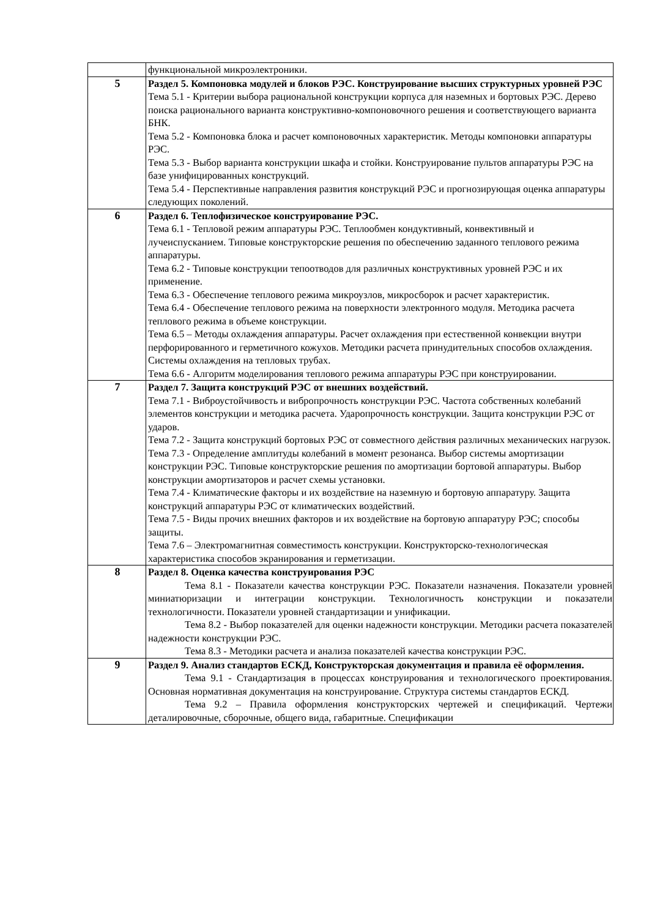| | функциональной микроэлектроники. |
| 5 | Раздел 5. Компоновка модулей и блоков РЭС. Конструирование высших структурных уровней РЭС Тема 5.1 - Критерии выбора рациональной конструкции корпуса для наземных и бортовых РЭС. Дерево поиска рационального варианта конструктивно-компоновочного решения и соответствующего варианта БНК. Тема 5.2 - Компоновка блока и расчет компоновочных характеристик. Методы компоновки аппаратуры РЭС. Тема 5.3 - Выбор варианта конструкции шкафа и стойки. Конструирование пультов аппаратуры РЭС на базе унифицированных конструкций. Тема 5.4 - Перспективные направления развития конструкций РЭС и прогнозирующая оценка аппаратуры следующих поколений. |
| 6 | Раздел 6. Теплофизическое конструирование РЭС. Тема 6.1 - Тепловой режим аппаратуры РЭС. Теплообмен кондуктивный, конвективный и лучеиспусканием. Типовые конструкторские решения по обеспечению заданного теплового режима аппаратуры. Тема 6.2 - Типовые конструкции тепоотводов для различных конструктивных уровней РЭС и их применение. Тема 6.3 - Обеспечение теплового режима микроузлов, микросборок и расчет характеристик. Тема 6.4 - Обеспечение теплового режима на поверхности электронного модуля. Методика расчета теплового режима в объеме конструкции. Тема 6.5 – Методы охлаждения аппаратуры. Расчет охлаждения при естественной конвекции внутри перфорированного и герметичного кожухов. Методики расчета принудительных способов охлаждения. Системы охлаждения на тепловых трубах. Тема 6.6 - Алгоритм моделирования теплового режима аппаратуры РЭС при конструировании. |
| 7 | Раздел 7. Защита конструкций РЭС от внешних воздействий. Тема 7.1 - Виброустойчивость и вибропрочность конструкции РЭС. Частота собственных колебаний элементов конструкции и методика расчета. Ударопрочность конструкции. Защита конструкции РЭС от ударов. Тема 7.2 - Защита конструкций бортовых РЭС от совместного действия различных механических нагрузок. Тема 7.3 - Определение амплитуды колебаний в момент резонанса. Выбор системы амортизации конструкции РЭС. Типовые конструкторские решения по амортизации бортовой аппаратуры. Выбор конструкции амортизаторов и расчет схемы установки. Тема 7.4 - Климатические факторы и их воздействие на наземную и бортовую аппаратуру. Защита конструкций аппаратуры РЭС от климатических воздействий. Тема 7.5 - Виды прочих внешних факторов и их воздействие на бортовую аппаратуру РЭС; способы защиты. Тема 7.6 – Электромагнитная совместимость конструкции. Конструкторско-технологическая характеристика способов экранирования и герметизации. |
| 8 | Раздел 8. Оценка качества конструирования РЭС Тема 8.1 - Показатели качества конструкции РЭС. Показатели назначения. Показатели уровней миниатюризации и интеграции конструкции. Технологичность конструкции и показатели технологичности. Показатели уровней стандартизации и унификации. Тема 8.2 - Выбор показателей для оценки надежности конструкции. Методики расчета показателей надежности конструкции РЭС. Тема 8.3 - Методики расчета и анализа показателей качества конструкции РЭС. |
| 9 | Раздел 9. Анализ стандартов ЕСКД, Конструкторская документация и правила её оформления. Тема 9.1 - Стандартизация в процессах конструирования и технологического проектирования. Основная нормативная документация на конструирование. Структура системы стандартов ЕСКД. Тема 9.2 – Правила оформления конструкторских чертежей и спецификаций. Чертежи деталировочные, сборочные, общего вида, габаритные. Спецификации |